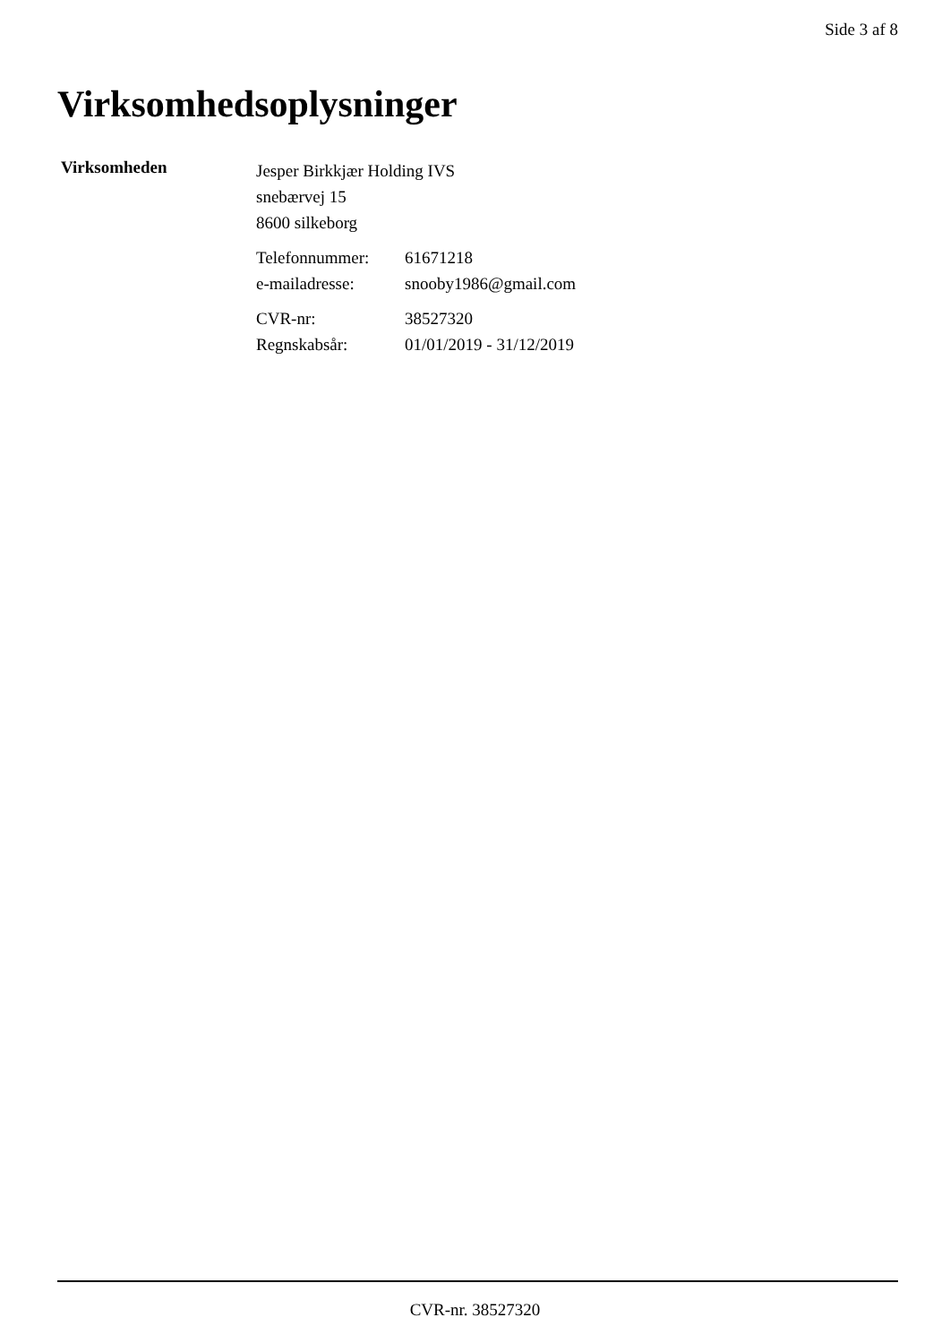Side 3 af 8
Virksomhedsoplysninger
Virksomheden
Jesper Birkkjær Holding IVS
snebærvej 15
8600 silkeborg
| Telefonnummer: | 61671218 |
| e-mailadresse: | snooby1986@gmail.com |
| CVR-nr: | 38527320 |
| Regnskabsår: | 01/01/2019 - 31/12/2019 |
CVR-nr. 38527320